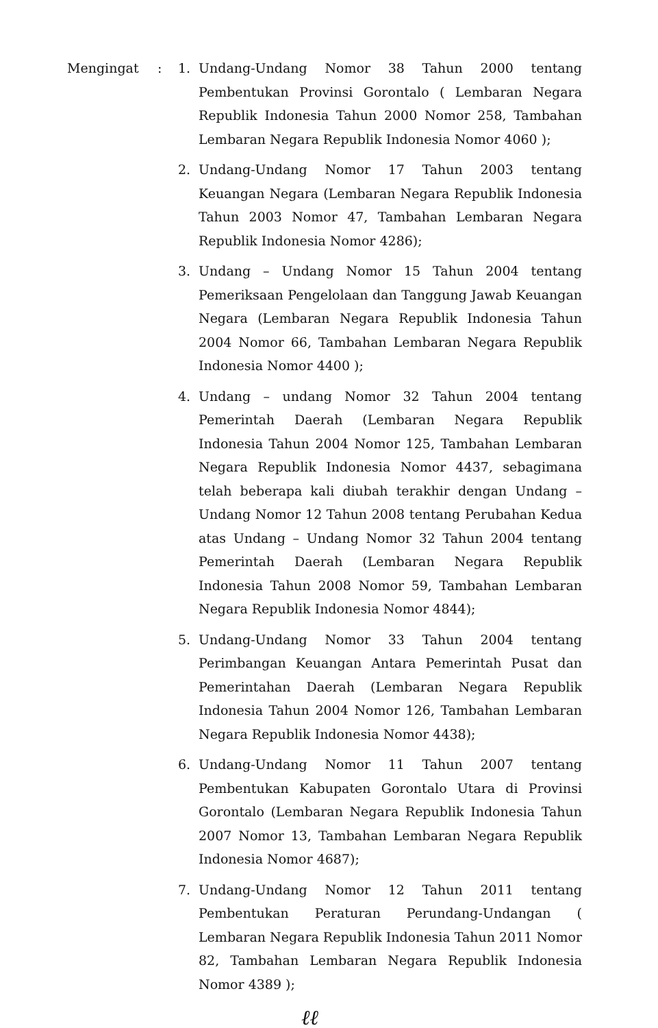Mengingat : 1. Undang-Undang Nomor 38 Tahun 2000 tentang Pembentukan Provinsi Gorontalo ( Lembaran Negara Republik Indonesia Tahun 2000 Nomor 258, Tambahan Lembaran Negara Republik Indonesia Nomor 4060 );
2. Undang-Undang Nomor 17 Tahun 2003 tentang Keuangan Negara (Lembaran Negara Republik Indonesia Tahun 2003 Nomor 47, Tambahan Lembaran Negara Republik Indonesia Nomor 4286);
3. Undang – Undang Nomor 15 Tahun 2004 tentang Pemeriksaan Pengelolaan dan Tanggung Jawab Keuangan Negara (Lembaran Negara Republik Indonesia Tahun 2004 Nomor 66, Tambahan Lembaran Negara Republik Indonesia Nomor 4400 );
4. Undang – undang Nomor 32 Tahun 2004 tentang Pemerintah Daerah (Lembaran Negara Republik Indonesia Tahun 2004 Nomor 125, Tambahan Lembaran Negara Republik Indonesia Nomor 4437, sebagimana telah beberapa kali diubah terakhir dengan Undang – Undang Nomor 12 Tahun 2008 tentang Perubahan Kedua atas Undang – Undang Nomor 32 Tahun 2004 tentang Pemerintah Daerah (Lembaran Negara Republik Indonesia Tahun 2008 Nomor 59, Tambahan Lembaran Negara Republik Indonesia Nomor 4844);
5. Undang-Undang Nomor 33 Tahun 2004 tentang Perimbangan Keuangan Antara Pemerintah Pusat dan Pemerintahan Daerah (Lembaran Negara Republik Indonesia Tahun 2004 Nomor 126, Tambahan Lembaran Negara Republik Indonesia Nomor 4438);
6. Undang-Undang Nomor 11 Tahun 2007 tentang Pembentukan Kabupaten Gorontalo Utara di Provinsi Gorontalo (Lembaran Negara Republik Indonesia Tahun 2007 Nomor 13, Tambahan Lembaran Negara Republik Indonesia Nomor 4687);
7. Undang-Undang Nomor 12 Tahun 2011 tentang Pembentukan Peraturan Perundang-Undangan ( Lembaran Negara Republik Indonesia Tahun 2011 Nomor 82, Tambahan Lembaran Negara Republik Indonesia Nomor 4389 );
ℓℓ